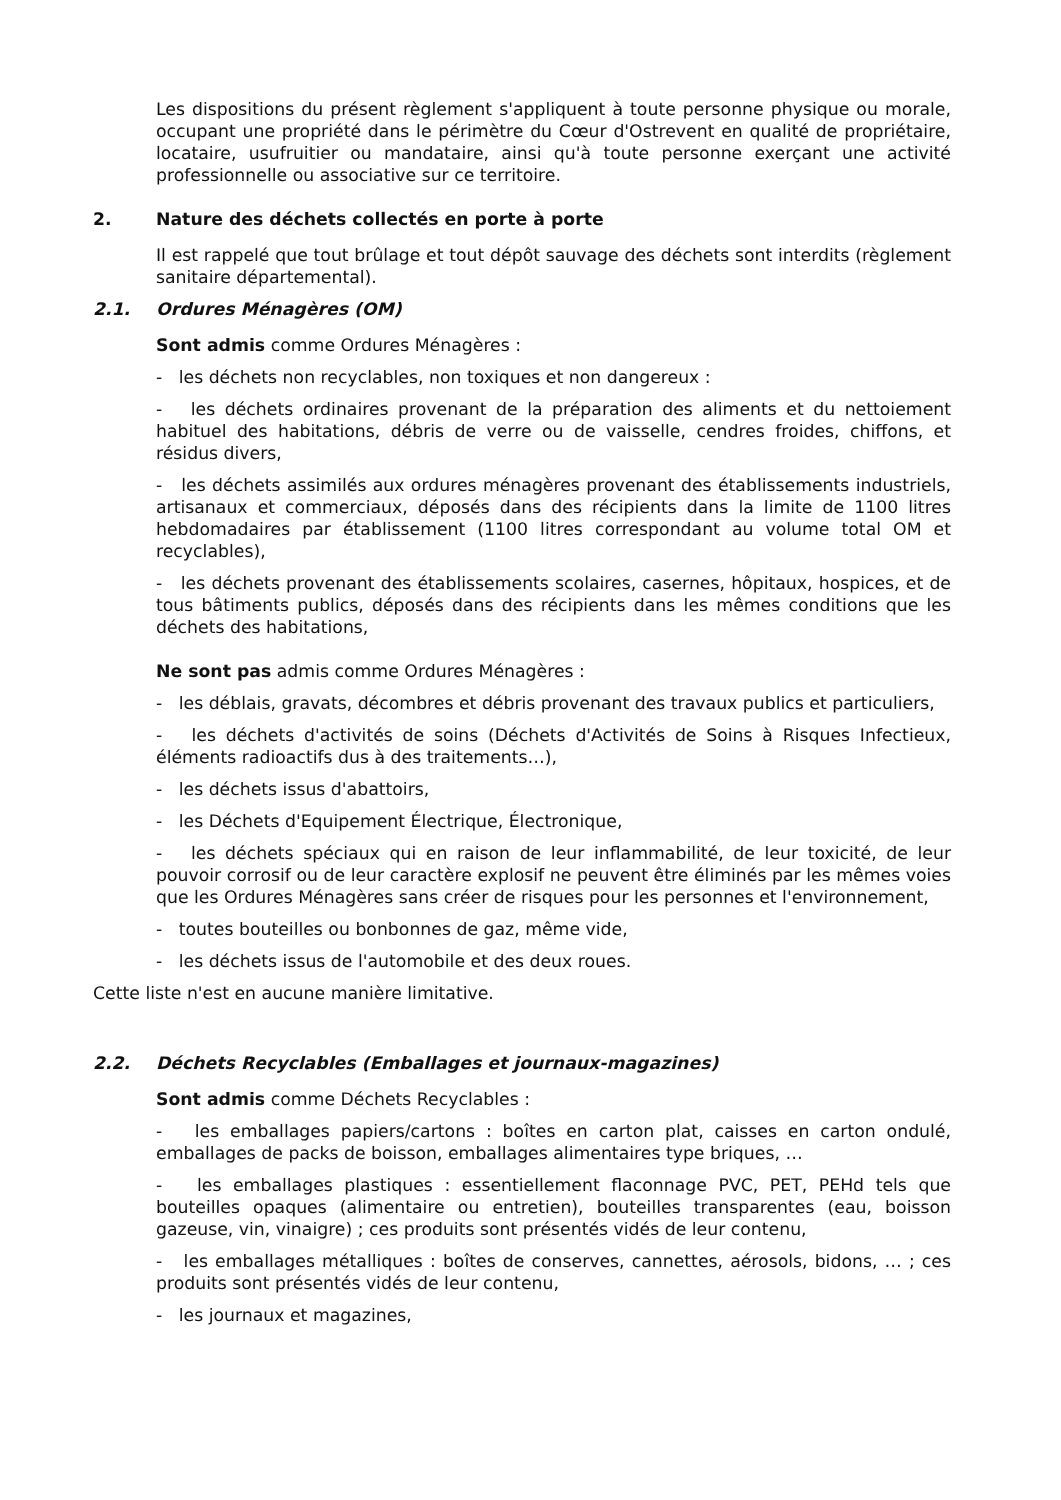Les dispositions du présent règlement s'appliquent à toute personne physique ou morale, occupant une propriété dans le périmètre du Cœur d'Ostrevent en qualité de propriétaire, locataire, usufruitier ou mandataire, ainsi qu'à toute personne exerçant une activité professionnelle ou associative sur ce territoire.
2. Nature des déchets collectés en porte à porte
Il est rappelé que tout brûlage et tout dépôt sauvage des déchets sont interdits (règlement sanitaire départemental).
2.1. Ordures Ménagères (OM)
Sont admis comme Ordures Ménagères :
- les déchets non recyclables, non toxiques et non dangereux :
- les déchets ordinaires provenant de la préparation des aliments et du nettoiement habituel des habitations, débris de verre ou de vaisselle, cendres froides, chiffons, et résidus divers,
- les déchets assimilés aux ordures ménagères provenant des établissements industriels, artisanaux et commerciaux, déposés dans des récipients dans la limite de 1100 litres hebdomadaires par établissement (1100 litres correspondant au volume total OM et recyclables),
- les déchets provenant des établissements scolaires, casernes, hôpitaux, hospices, et de tous bâtiments publics, déposés dans des récipients dans les mêmes conditions que les déchets des habitations,
Ne sont pas admis comme Ordures Ménagères :
- les déblais, gravats, décombres et débris provenant des travaux publics et particuliers,
- les déchets d'activités de soins (Déchets d'Activités de Soins à Risques Infectieux, éléments radioactifs dus à des traitements…),
- les déchets issus d'abattoirs,
- les Déchets d'Equipement Électrique, Électronique,
- les déchets spéciaux qui en raison de leur inflammabilité, de leur toxicité, de leur pouvoir corrosif ou de leur caractère explosif ne peuvent être éliminés par les mêmes voies que les Ordures Ménagères sans créer de risques pour les personnes et l'environnement,
- toutes bouteilles ou bonbonnes de gaz, même vide,
- les déchets issus de l'automobile et des deux roues.
Cette liste n'est en aucune manière limitative.
2.2. Déchets Recyclables (Emballages et journaux-magazines)
Sont admis comme Déchets Recyclables :
- les emballages papiers/cartons : boîtes en carton plat, caisses en carton ondulé, emballages de packs de boisson, emballages alimentaires type briques, …
- les emballages plastiques : essentiellement flaconnage PVC, PET, PEHd tels que bouteilles opaques (alimentaire ou entretien), bouteilles transparentes (eau, boisson gazeuse, vin, vinaigre) ; ces produits sont présentés vidés de leur contenu,
- les emballages métalliques : boîtes de conserves, cannettes, aérosols, bidons, … ; ces produits sont présentés vidés de leur contenu,
- les journaux et magazines,